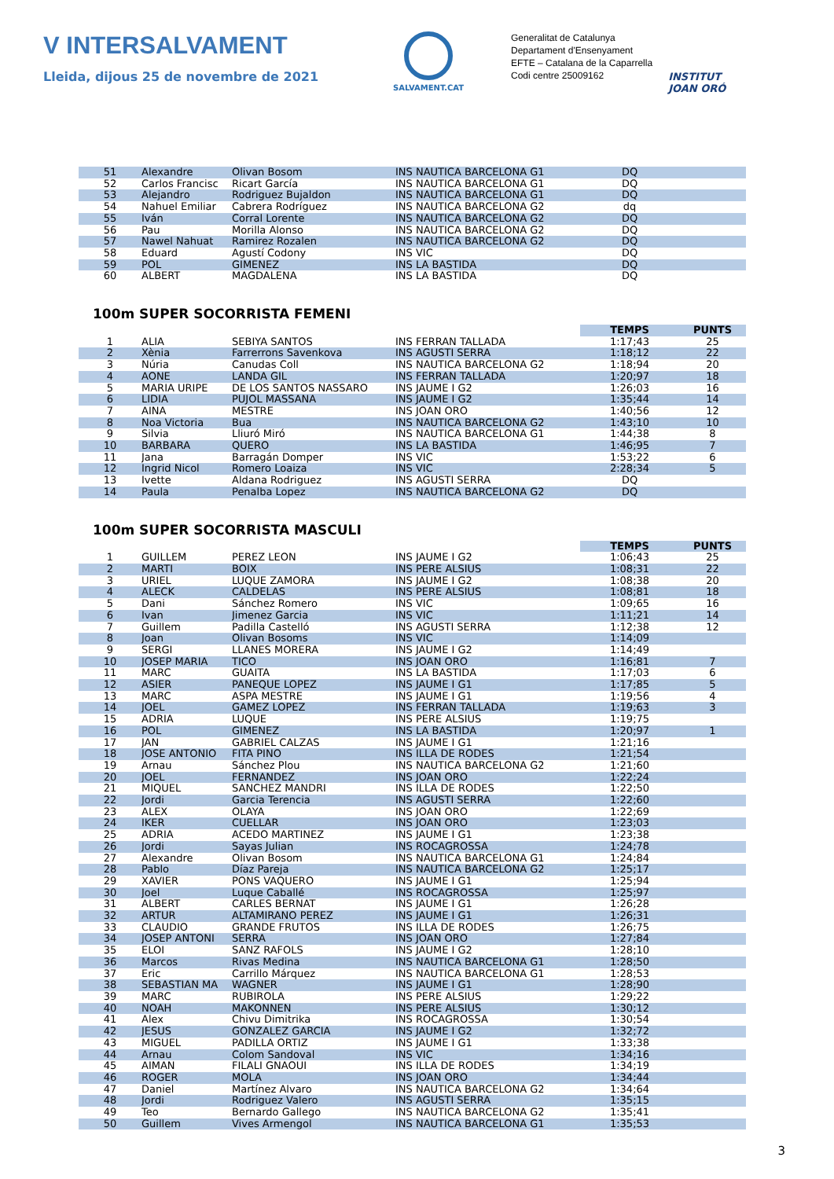V INTERSALVAMENT
Lleida, dijous 25 de novembre de 2021
SALVAMENT.CAT
Generalitat de Catalunya
Departament d'Ensenyament
EFTE – Catalana de la Caparrella
Codi centre 25009162
INSTITUT
JOAN ORÓ
| 51 | Alexandre | Olivan Bosom | INS NAUTICA BARCELONA G1 | DQ | |
| 52 | Carlos Francisc | Ricart García | INS NAUTICA BARCELONA G1 | DQ | |
| 53 | Alejandro | Rodriguez Bujaldon | INS NAUTICA BARCELONA G1 | DQ | |
| 54 | Nahuel Emiliar | Cabrera Rodríguez | INS NAUTICA BARCELONA G2 | dq | |
| 55 | Iván | Corral Lorente | INS NAUTICA BARCELONA G2 | DQ | |
| 56 | Pau | Morilla Alonso | INS NAUTICA BARCELONA G2 | DQ | |
| 57 | Nawel Nahuat | Ramirez Rozalen | INS NAUTICA BARCELONA G2 | DQ | |
| 58 | Eduard | Agustí Codony | INS VIC | DQ | |
| 59 | POL | GIMENEZ | INS LA BASTIDA | DQ | |
| 60 | ALBERT | MAGDALENA | INS LA BASTIDA | DQ | |
100m SUPER SOCORRISTA FEMENI
| | | | | TEMPS | PUNTS |
| 1 | ALIA | SEBIYA SANTOS | INS FERRAN TALLADA | 1:17;43 | 25 |
| 2 | Xènia | Farrerrons Savenkova | INS AGUSTI SERRA | 1:18;12 | 22 |
| 3 | Núria | Canudas Coll | INS NAUTICA BARCELONA G2 | 1:18;94 | 20 |
| 4 | AONE | LANDA GIL | INS FERRAN TALLADA | 1:20;97 | 18 |
| 5 | MARIA URIPE | DE LOS SANTOS NASSARO | INS JAUME I G2 | 1:26;03 | 16 |
| 6 | LIDIA | PUJOL MASSANA | INS JAUME I G2 | 1:35;44 | 14 |
| 7 | AINA | MESTRE | INS JOAN ORO | 1:40;56 | 12 |
| 8 | Noa Victoria | Bua | INS NAUTICA BARCELONA G2 | 1:43;10 | 10 |
| 9 | Silvia | Lliuró Miró | INS NAUTICA BARCELONA G1 | 1:44;38 | 8 |
| 10 | BARBARA | QUERO | INS LA BASTIDA | 1:46;95 | 7 |
| 11 | Jana | Barragán Domper | INS VIC | 1:53;22 | 6 |
| 12 | Ingrid Nicol | Romero Loaiza | INS VIC | 2:28;34 | 5 |
| 13 | Ivette | Aldana Rodriguez | INS AGUSTI SERRA | DQ | |
| 14 | Paula | Penalba Lopez | INS NAUTICA BARCELONA G2 | DQ | |
100m SUPER SOCORRISTA MASCULI
| | | | | TEMPS | PUNTS |
| 1 | GUILLEM | PEREZ LEON | INS JAUME I G2 | 1:06;43 | 25 |
| 2 | MARTI | BOIX | INS PERE ALSIUS | 1:08;31 | 22 |
| 3 | URIEL | LUQUE ZAMORA | INS JAUME I G2 | 1:08;38 | 20 |
| 4 | ALECK | CALDELAS | INS PERE ALSIUS | 1:08;81 | 18 |
| 5 | Dani | Sánchez Romero | INS VIC | 1:09;65 | 16 |
| 6 | Ivan | Jimenez Garcia | INS VIC | 1:11;21 | 14 |
| 7 | Guillem | Padilla Castelló | INS AGUSTI SERRA | 1:12;38 | 12 |
| 8 | Joan | Olivan Bosoms | INS VIC | 1:14;09 | |
| 9 | SERGI | LLANES MORERA | INS JAUME I G2 | 1:14;49 | |
| 10 | JOSEP MARIA | TICO | INS JOAN ORO | 1:16;81 | 7 |
| 11 | MARC | GUAITA | INS LA BASTIDA | 1:17;03 | 6 |
| 12 | ASIER | PANEQUE LOPEZ | INS JAUME I G1 | 1:17;85 | 5 |
| 13 | MARC | ASPA MESTRE | INS JAUME I G1 | 1:19;56 | 4 |
| 14 | JOEL | GAMEZ LOPEZ | INS FERRAN TALLADA | 1:19;63 | 3 |
| 15 | ADRIA | LUQUE | INS PERE ALSIUS | 1:19;75 | |
| 16 | POL | GIMENEZ | INS LA BASTIDA | 1:20;97 | 1 |
| 17 | JAN | GABRIEL CALZAS | INS JAUME I G1 | 1:21;16 | |
| 18 | JOSE ANTONIO | FITA PINO | INS ILLA DE RODES | 1:21;54 | |
| 19 | Arnau | Sánchez Plou | INS NAUTICA BARCELONA G2 | 1:21;60 | |
| 20 | JOEL | FERNANDEZ | INS JOAN ORO | 1:22;24 | |
| 21 | MIQUEL | SANCHEZ MANDRI | INS ILLA DE RODES | 1:22;50 | |
| 22 | Jordi | Garcia Terencia | INS AGUSTI SERRA | 1:22;60 | |
| 23 | ALEX | OLAYA | INS JOAN ORO | 1:22;69 | |
| 24 | IKER | CUELLAR | INS JOAN ORO | 1:23;03 | |
| 25 | ADRIA | ACEDO MARTINEZ | INS JAUME I G1 | 1:23;38 | |
| 26 | Jordi | Sayas Julian | INS ROCAGROSSA | 1:24;78 | |
| 27 | Alexandre | Olivan Bosom | INS NAUTICA BARCELONA G1 | 1:24;84 | |
| 28 | Pablo | Díaz Pareja | INS NAUTICA BARCELONA G2 | 1:25;17 | |
| 29 | XAVIER | PONS VAQUERO | INS JAUME I G1 | 1:25;94 | |
| 30 | Joel | Luque Caballé | INS ROCAGROSSA | 1:25;97 | |
| 31 | ALBERT | CARLES BERNAT | INS JAUME I G1 | 1:26;28 | |
| 32 | ARTUR | ALTAMIRANO PEREZ | INS JAUME I G1 | 1:26;31 | |
| 33 | CLAUDIO | GRANDE FRUTOS | INS ILLA DE RODES | 1:26;75 | |
| 34 | JOSEP ANTONI | SERRA | INS JOAN ORO | 1:27;84 | |
| 35 | ELOI | SANZ RAFOLS | INS JAUME I G2 | 1:28;10 | |
| 36 | Marcos | Rivas Medina | INS NAUTICA BARCELONA G1 | 1:28;50 | |
| 37 | Eric | Carrillo Márquez | INS NAUTICA BARCELONA G1 | 1:28;53 | |
| 38 | SEBASTIAN MA | WAGNER | INS JAUME I G1 | 1:28;90 | |
| 39 | MARC | RUBIROLA | INS PERE ALSIUS | 1:29;22 | |
| 40 | NOAH | MAKONNEN | INS PERE ALSIUS | 1:30;12 | |
| 41 | Alex | Chivu Dimitrika | INS ROCAGROSSA | 1:30;54 | |
| 42 | JESUS | GONZALEZ GARCIA | INS JAUME I G2 | 1:32;72 | |
| 43 | MIGUEL | PADILLA ORTIZ | INS JAUME I G1 | 1:33;38 | |
| 44 | Arnau | Colom Sandoval | INS VIC | 1:34;16 | |
| 45 | AIMAN | FILALI GNAOUI | INS ILLA DE RODES | 1:34;19 | |
| 46 | ROGER | MOLA | INS JOAN ORO | 1:34;44 | |
| 47 | Daniel | Martínez Alvaro | INS NAUTICA BARCELONA G2 | 1:34;64 | |
| 48 | Jordi | Rodriguez Valero | INS AGUSTI SERRA | 1:35;15 | |
| 49 | Teo | Bernardo Gallego | INS NAUTICA BARCELONA G2 | 1:35;41 | |
| 50 | Guillem | Vives Armengol | INS NAUTICA BARCELONA G1 | 1:35;53 | |
3